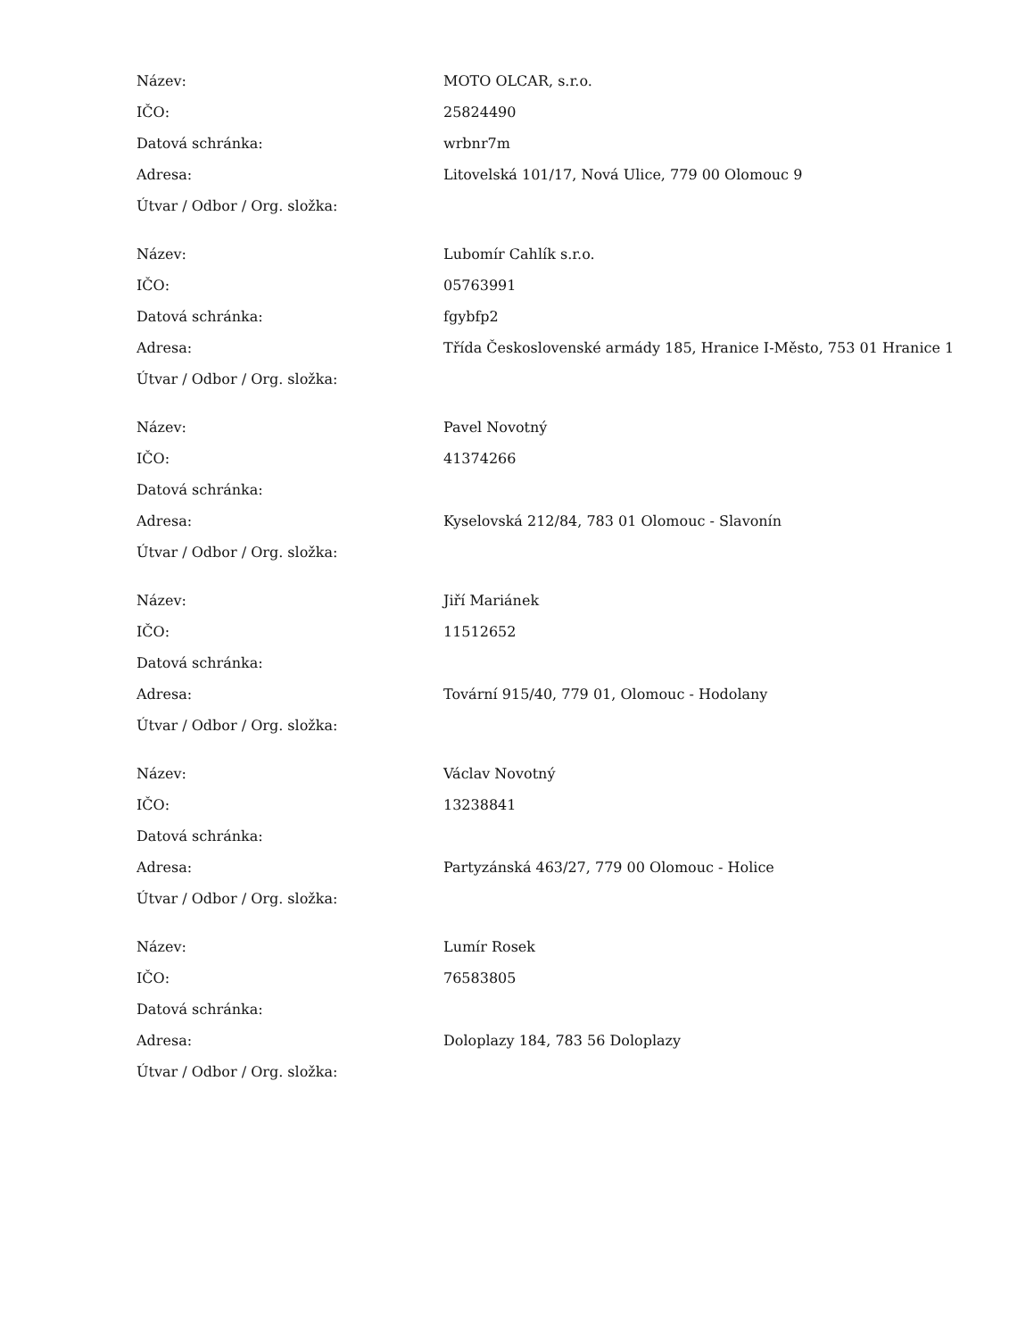| Název: | MOTO OLCAR, s.r.o. |
| IČO: | 25824490 |
| Datová schránka: | wrbnr7m |
| Adresa: | Litovelská 101/17, Nová Ulice, 779 00 Olomouc 9 |
| Útvar / Odbor / Org. složka: | |
| Název: | Lubomír Cahlík s.r.o. |
| IČO: | 05763991 |
| Datová schránka: | fgybfp2 |
| Adresa: | Třída Československé armády 185, Hranice I-Město, 753 01 Hranice 1 |
| Útvar / Odbor / Org. složka: | |
| Název: | Pavel Novotný |
| IČO: | 41374266 |
| Datová schránka: | |
| Adresa: | Kyselovská 212/84, 783 01 Olomouc - Slavonín |
| Útvar / Odbor / Org. složka: | |
| Název: | Jiří Mariánek |
| IČO: | 11512652 |
| Datová schránka: | |
| Adresa: | Tovární 915/40, 779 01, Olomouc - Hodolany |
| Útvar / Odbor / Org. složka: | |
| Název: | Václav Novotný |
| IČO: | 13238841 |
| Datová schránka: | |
| Adresa: | Partyzánská 463/27, 779 00 Olomouc - Holice |
| Útvar / Odbor / Org. složka: | |
| Název: | Lumír Rosek |
| IČO: | 76583805 |
| Datová schránka: | |
| Adresa: | Doloplazy 184, 783 56 Doloplazy |
| Útvar / Odbor / Org. složka: | |